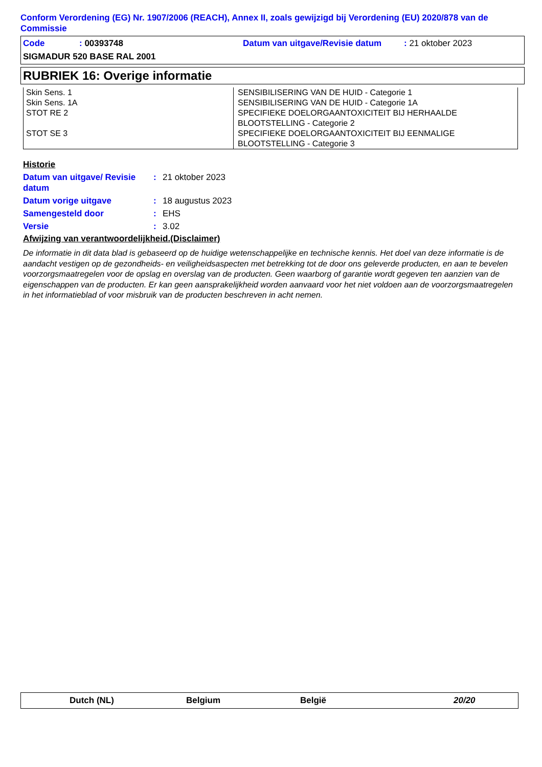Conform Verordening (EG) Nr. 1907/2006 (REACH), Annex II, zoals gewijzigd bij Verordening (EU) 2020/878 van de Commissie
Code: 00393748 Datum van uitgave/Revisie datum: 21 oktober 2023
SIGMADUR 520 BASE RAL 2001
RUBRIEK 16: Overige informatie
| Skin Sens. 1 Skin Sens. 1A STOT RE 2 STOT SE 3 | SENSIBILISERING VAN DE HUID - Categorie 1 SENSIBILISERING VAN DE HUID - Categorie 1A SPECIFIEKE DOELORGAANTOXICITEIT BIJ HERHAALDE BLOOTSTELLING - Categorie 2 SPECIFIEKE DOELORGAANTOXICITEIT BIJ EENMALIGE BLOOTSTELLING - Categorie 3 |
Historie
Datum van uitgave/ Revisie datum: 21 oktober 2023
Datum vorige uitgave: 18 augustus 2023
Samengesteld door: EHS
Versie: 3.02
Afwijzing van verantwoordelijkheid.(Disclaimer)
De informatie in dit data blad is gebaseerd op de huidige wetenschappelijke en technische kennis. Het doel van deze informatie is de aandacht vestigen op de gezondheids- en veiligheidsaspecten met betrekking tot de door ons geleverde producten, en aan te bevelen voorzorgsmaatregelen voor de opslag en overslag van de producten. Geen waarborg of garantie wordt gegeven ten aanzien van de eigenschappen van de producten. Er kan geen aansprakelijkheid worden aanvaard voor het niet voldoen aan de voorzorgsmaatregelen in het informatieblad of voor misbruik van de producten beschreven in acht nemen.
Dutch (NL) Belgium België 20/20